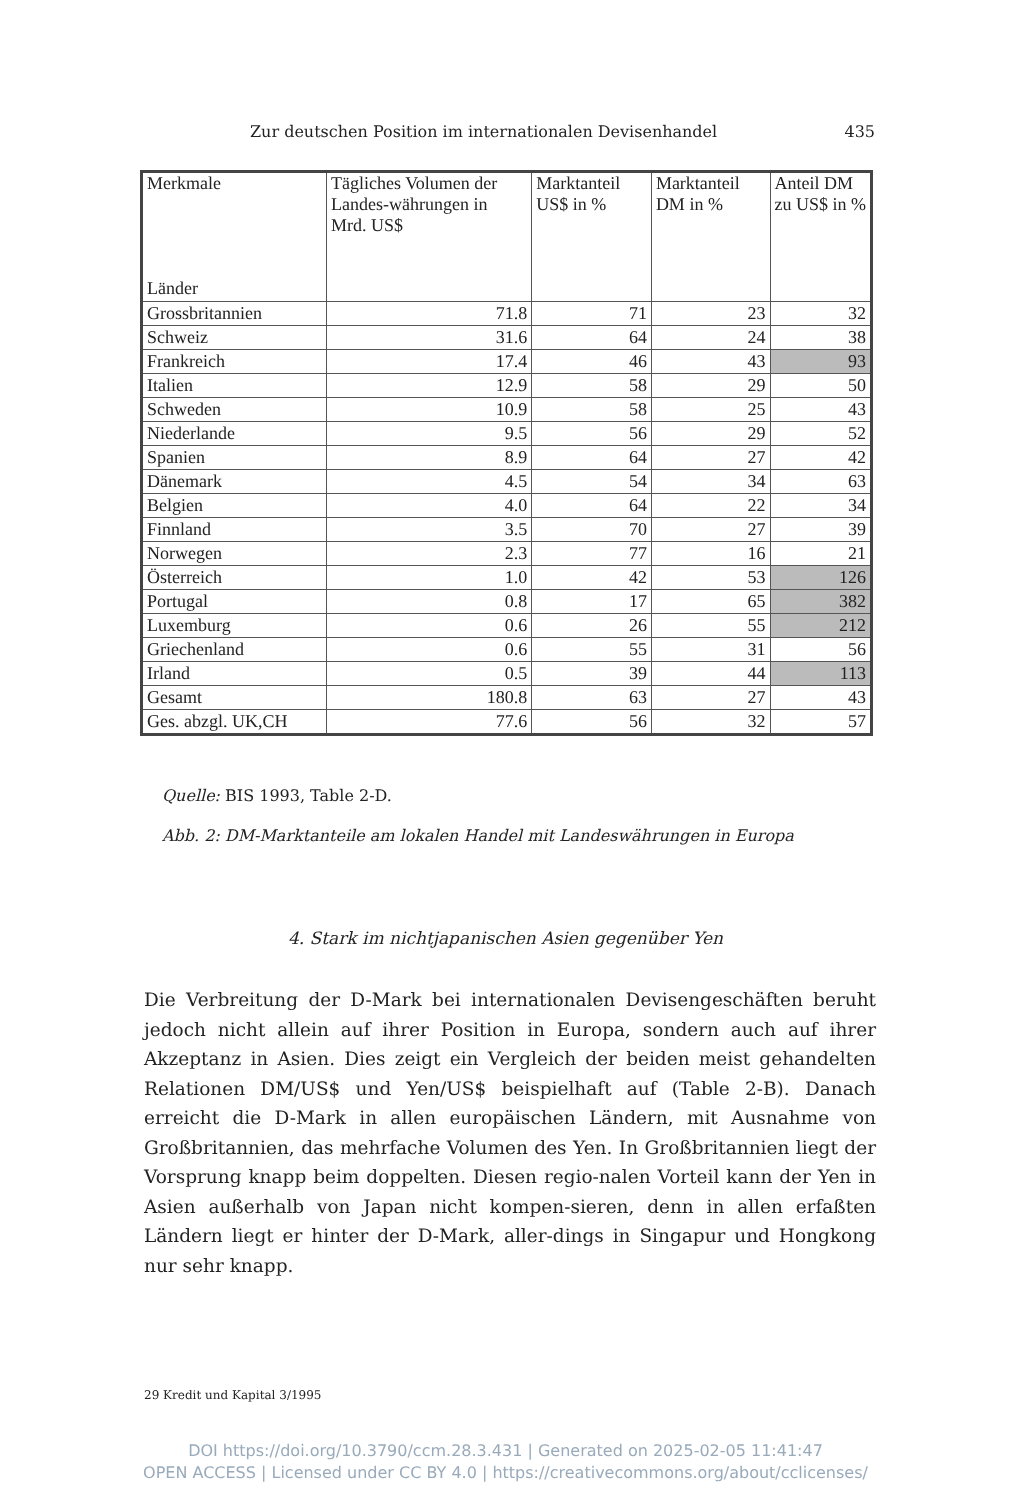Zur deutschen Position im internationalen Devisenhandel 435
| Merkmale Länder | Tägliches Volumen der Landes-währungen in Mrd. US$ | Marktanteil US$ in % | Marktanteil DM in % | Anteil DM zu US$ in % |
| --- | --- | --- | --- | --- |
| Grossbritannien | 71.8 | 71 | 23 | 32 |
| Schweiz | 31.6 | 64 | 24 | 38 |
| Frankreich | 17.4 | 46 | 43 | 93 |
| Italien | 12.9 | 58 | 29 | 50 |
| Schweden | 10.9 | 58 | 25 | 43 |
| Niederlande | 9.5 | 56 | 29 | 52 |
| Spanien | 8.9 | 64 | 27 | 42 |
| Dänemark | 4.5 | 54 | 34 | 63 |
| Belgien | 4.0 | 64 | 22 | 34 |
| Finnland | 3.5 | 70 | 27 | 39 |
| Norwegen | 2.3 | 77 | 16 | 21 |
| Österreich | 1.0 | 42 | 53 | 126 |
| Portugal | 0.8 | 17 | 65 | 382 |
| Luxemburg | 0.6 | 26 | 55 | 212 |
| Griechenland | 0.6 | 55 | 31 | 56 |
| Irland | 0.5 | 39 | 44 | 113 |
| Gesamt | 180.8 | 63 | 27 | 43 |
| Ges. abzgl. UK,CH | 77.6 | 56 | 32 | 57 |
Quelle: BIS 1993, Table 2-D.
Abb. 2: DM-Marktanteile am lokalen Handel mit Landeswährungen in Europa
4. Stark im nichtjapanischen Asien gegenüber Yen
Die Verbreitung der D-Mark bei internationalen Devisengeschäften beruht jedoch nicht allein auf ihrer Position in Europa, sondern auch auf ihrer Akzeptanz in Asien. Dies zeigt ein Vergleich der beiden meist gehandelten Relationen DM/US$ und Yen/US$ beispielhaft auf (Table 2-B). Danach erreicht die D-Mark in allen europäischen Ländern, mit Ausnahme von Großbritannien, das mehrfache Volumen des Yen. In Großbritannien liegt der Vorsprung knapp beim doppelten. Diesen regio-nalen Vorteil kann der Yen in Asien außerhalb von Japan nicht kompen-sieren, denn in allen erfaßten Ländern liegt er hinter der D-Mark, aller-dings in Singapur und Hongkong nur sehr knapp.
29 Kredit und Kapital 3/1995
DOI https://doi.org/10.3790/ccm.28.3.431 | Generated on 2025-02-05 11:41:47
OPEN ACCESS | Licensed under CC BY 4.0 | https://creativecommons.org/about/cclicenses/